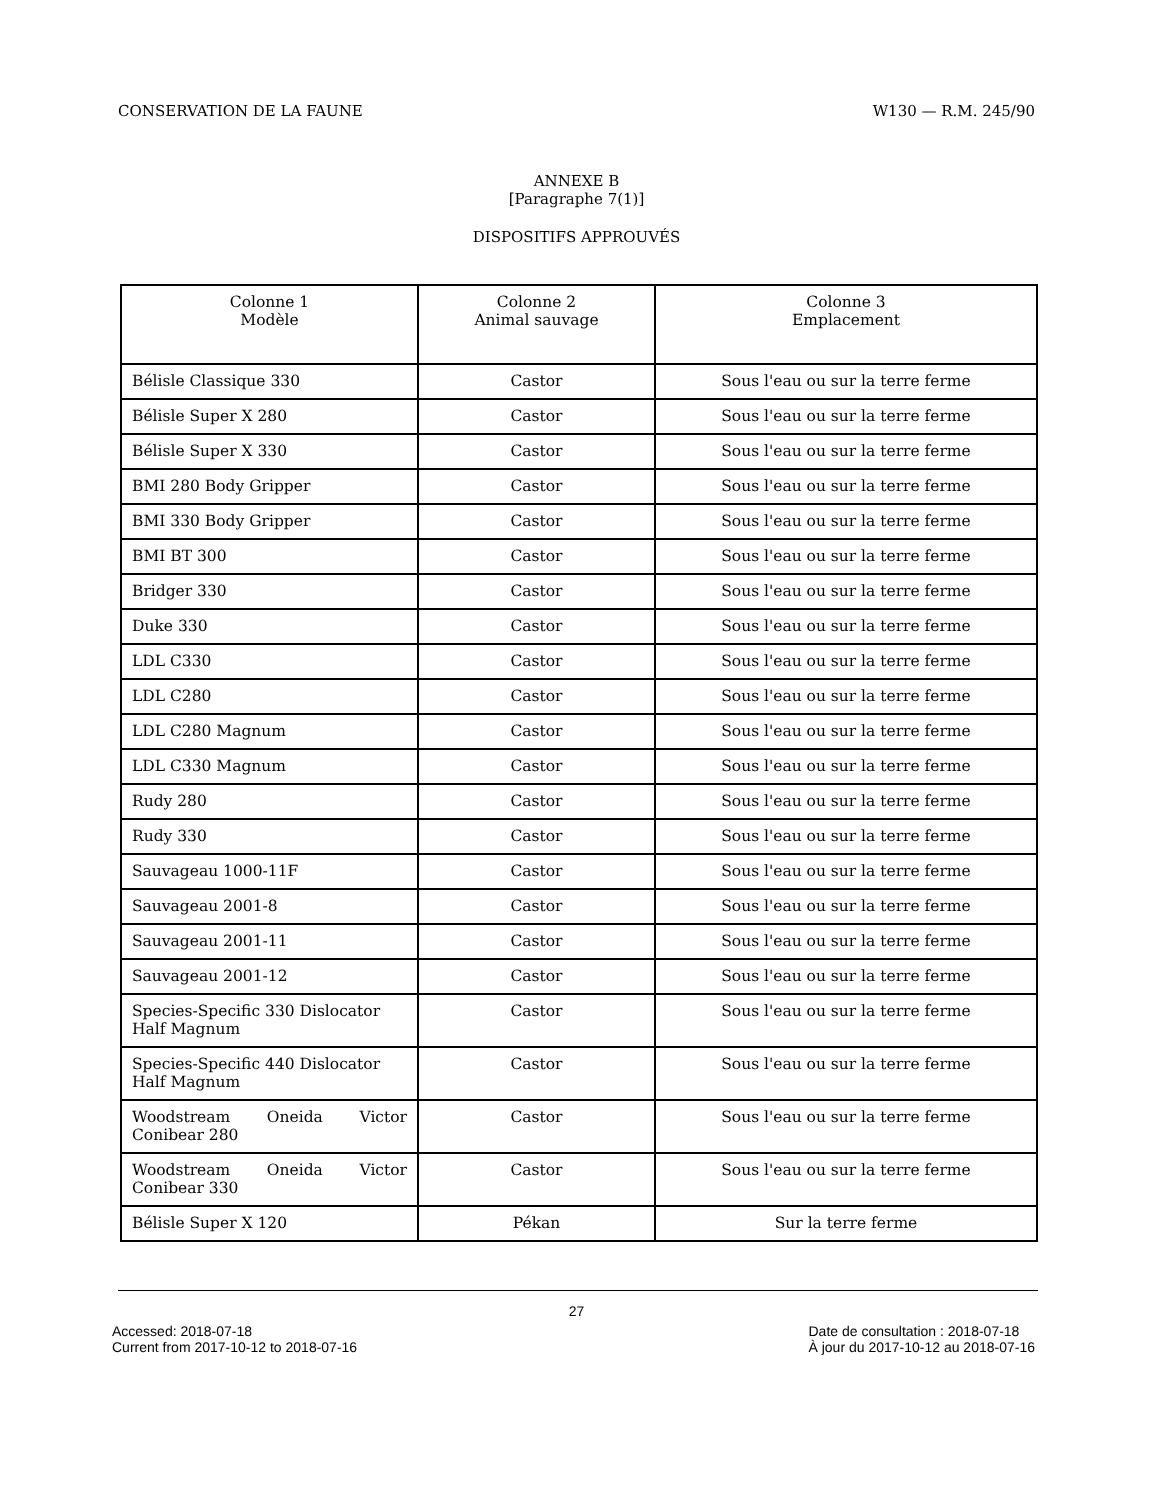CONSERVATION DE LA FAUNE W130 — R.M. 245/90
ANNEXE B
[Paragraphe 7(1)]
DISPOSITIFS APPROUVÉS
| Colonne 1 Modèle | Colonne 2 Animal sauvage | Colonne 3 Emplacement |
| --- | --- | --- |
| Bélisle Classique 330 | Castor | Sous l'eau ou sur la terre ferme |
| Bélisle Super X 280 | Castor | Sous l'eau ou sur la terre ferme |
| Bélisle Super X 330 | Castor | Sous l'eau ou sur la terre ferme |
| BMI 280 Body Gripper | Castor | Sous l'eau ou sur la terre ferme |
| BMI 330 Body Gripper | Castor | Sous l'eau ou sur la terre ferme |
| BMI BT 300 | Castor | Sous l'eau ou sur la terre ferme |
| Bridger 330 | Castor | Sous l'eau ou sur la terre ferme |
| Duke 330 | Castor | Sous l'eau ou sur la terre ferme |
| LDL C330 | Castor | Sous l'eau ou sur la terre ferme |
| LDL C280 | Castor | Sous l'eau ou sur la terre ferme |
| LDL C280 Magnum | Castor | Sous l'eau ou sur la terre ferme |
| LDL C330 Magnum | Castor | Sous l'eau ou sur la terre ferme |
| Rudy 280 | Castor | Sous l'eau ou sur la terre ferme |
| Rudy 330 | Castor | Sous l'eau ou sur la terre ferme |
| Sauvageau 1000-11F | Castor | Sous l'eau ou sur la terre ferme |
| Sauvageau 2001-8 | Castor | Sous l'eau ou sur la terre ferme |
| Sauvageau 2001-11 | Castor | Sous l'eau ou sur la terre ferme |
| Sauvageau 2001-12 | Castor | Sous l'eau ou sur la terre ferme |
| Species-Specific 330 Dislocator Half Magnum | Castor | Sous l'eau ou sur la terre ferme |
| Species-Specific 440 Dislocator Half Magnum | Castor | Sous l'eau ou sur la terre ferme |
| Woodstream Oneida Victor Conibear 280 | Castor | Sous l'eau ou sur la terre ferme |
| Woodstream Oneida Victor Conibear 330 | Castor | Sous l'eau ou sur la terre ferme |
| Bélisle Super X 120 | Pékan | Sur la terre ferme |
27
Accessed: 2018-07-18
Current from 2017-10-12 to 2018-07-16
Date de consultation : 2018-07-18
À jour du 2017-10-12 au 2018-07-16